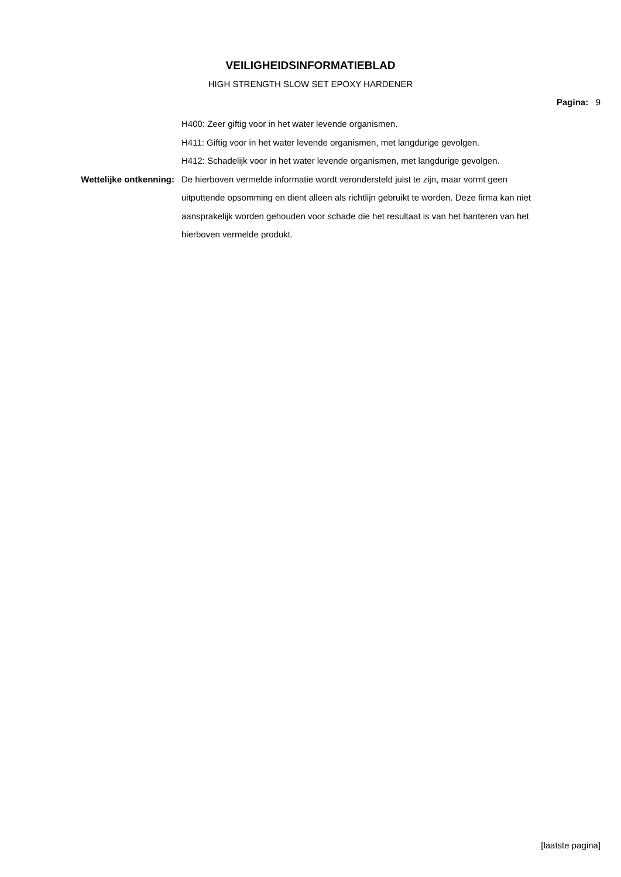VEILIGHEIDSINFORMATIEBLAD
HIGH STRENGTH SLOW SET EPOXY HARDENER
Pagina: 9
H400: Zeer giftig voor in het water levende organismen.
H411: Giftig voor in het water levende organismen, met langdurige gevolgen.
H412: Schadelijk voor in het water levende organismen, met langdurige gevolgen.
Wettelijke ontkenning:
De hierboven vermelde informatie wordt verondersteld juist te zijn, maar vormt geen uitputtende opsomming en dient alleen als richtlijn gebruikt te worden. Deze firma kan niet aansprakelijk worden gehouden voor schade die het resultaat is van het hanteren van het hierboven vermelde produkt.
[laatste pagina]